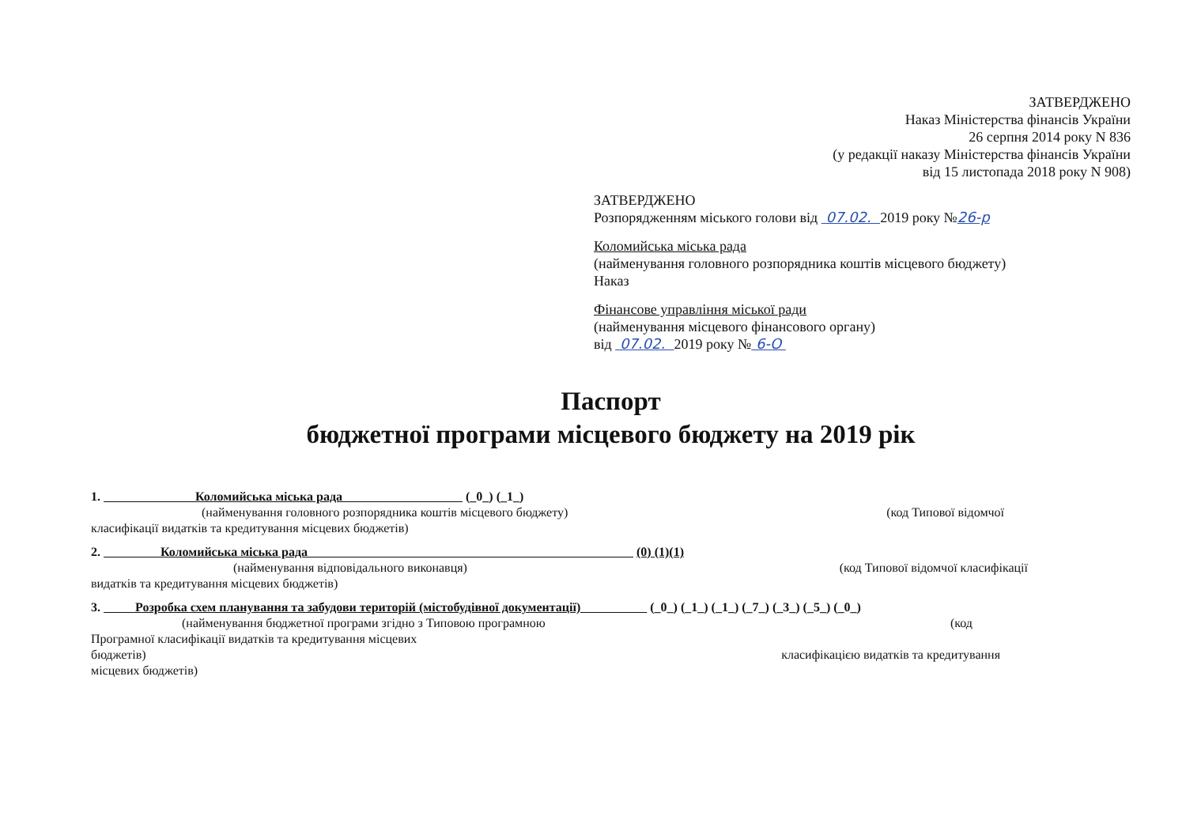ЗАТВЕРДЖЕНО
Наказ Міністерства фінансів України
26 серпня 2014 року N 836
(у редакції наказу Міністерства фінансів України
від 15 листопада 2018 року N 908)
ЗАТВЕРДЖЕНО
Розпорядженням міського голови від 07.02. 2019 року №26-р
Коломийська міська рада
(найменування головного розпорядника коштів місцевого бюджету)
Наказ
Фінансове управління міської ради
(найменування місцевого фінансового органу)
від 07.02. 2019 року № 6-О
Паспорт
бюджетної програми місцевого бюджету на 2019 рік
1. Коломийська міська рада (_0_) (_1_)
(найменування головного розпорядника коштів місцевого бюджету) (код Типової відомчої
класифікації видатків та кредитування місцевих бюджетів)
2. Коломийська міська рада (0) (1)(1)
(найменування відповідального виконавця) (код Типової відомчої класифікації
видатків та кредитування місцевих бюджетів)
3. Розробка схем планування та забудови територій (містобудівної документації) (_0_) (_1_) (_1_) (_7_) (_3_) (_5_) (_0_)
(найменування бюджетної програми згідно з Типовою програмною (код
Програмної класифікації видатків та кредитування місцевих
бюджетів) класифікацією видатків та кредитування
місцевих бюджетів)